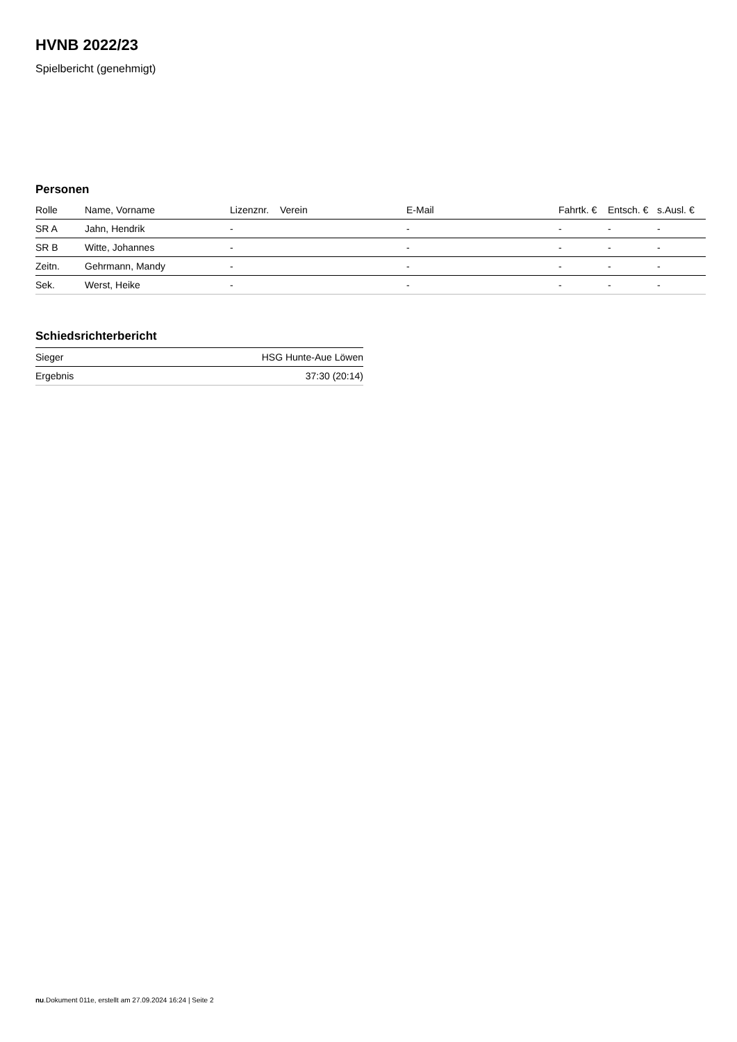HVNB 2022/23
Spielbericht (genehmigt)
Personen
| Rolle | Name, Vorname | Lizenznr. | Verein | E-Mail | Fahrtk. € | Entsch. € | s.Ausl. € |
| --- | --- | --- | --- | --- | --- | --- | --- |
| SR A | Jahn, Hendrik | - | | - | - | - | - |
| SR B | Witte, Johannes | - | | - | - | - | - |
| Zeitn. | Gehrmann, Mandy | - | | - | - | - | - |
| Sek. | Werst, Heike | - | | - | - | - | - |
Schiedsrichterbericht
| Sieger | HSG Hunte-Aue Löwen |
| Ergebnis | 37:30 (20:14) |
nu.Dokument 011e, erstellt am 27.09.2024 16:24 | Seite 2